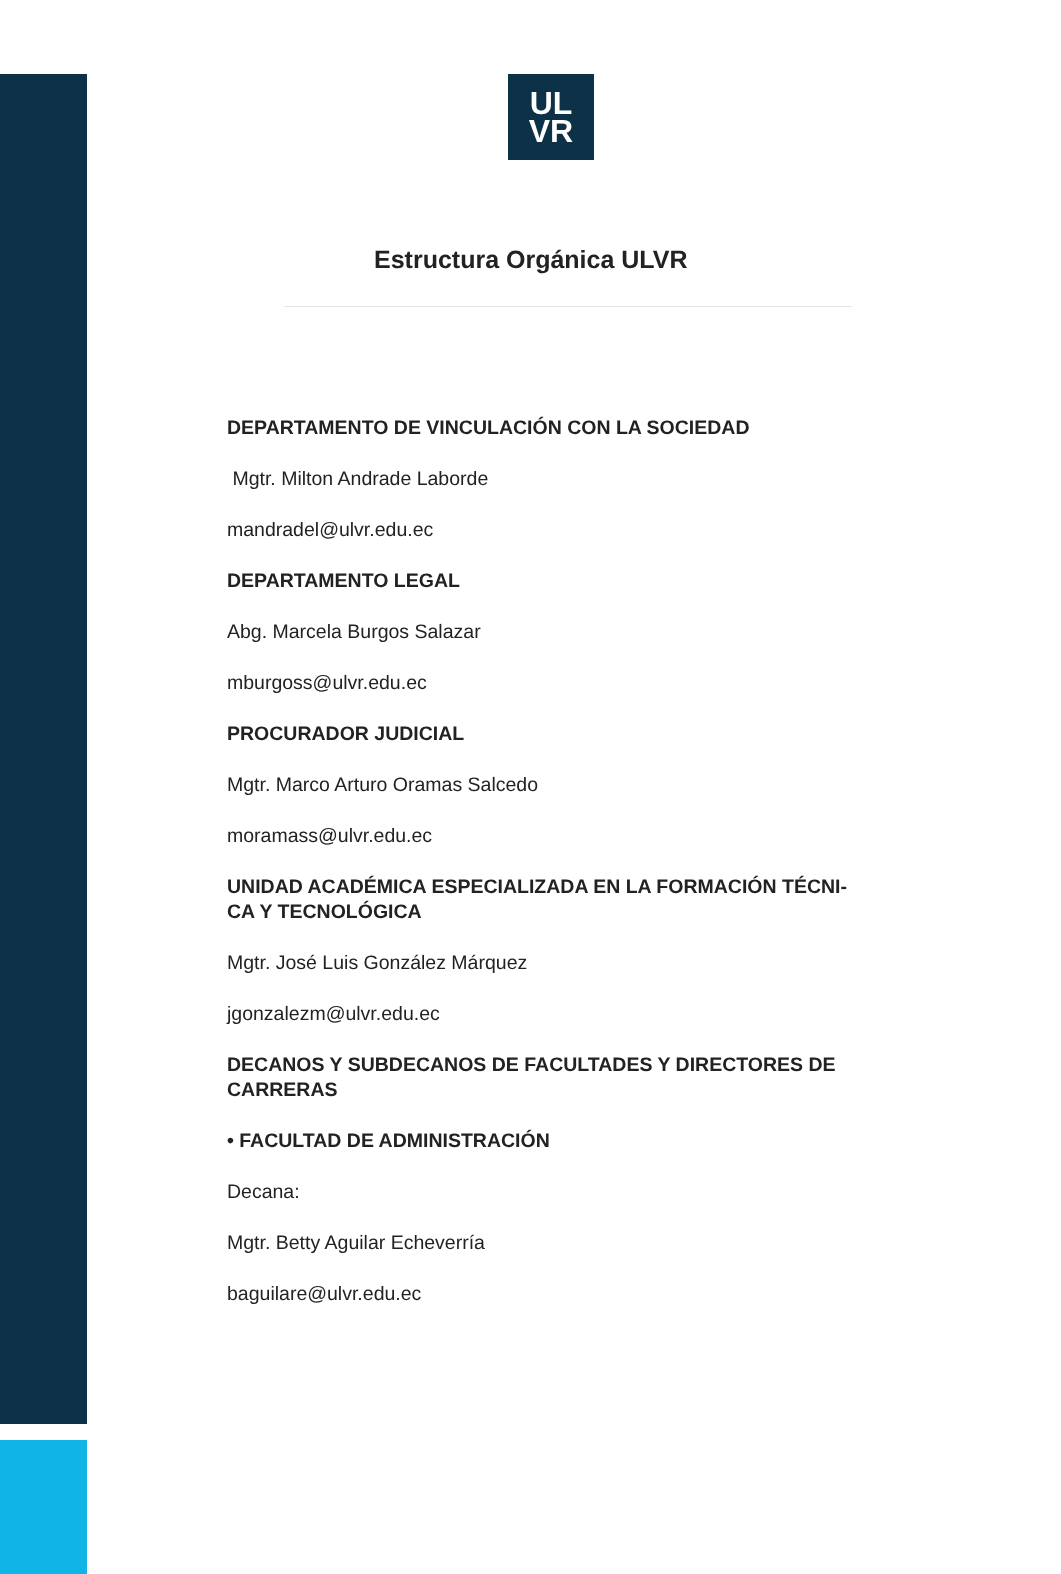UL
VR
Estructura Orgánica ULVR
DEPARTAMENTO DE VINCULACIÓN CON LA SOCIEDAD
Mgtr. Milton Andrade Laborde
mandradel@ulvr.edu.ec
DEPARTAMENTO LEGAL
Abg. Marcela Burgos Salazar
mburgoss@ulvr.edu.ec
PROCURADOR JUDICIAL
Mgtr. Marco Arturo Oramas Salcedo
moramass@ulvr.edu.ec
UNIDAD ACADÉMICA ESPECIALIZADA EN LA FORMACIÓN TÉCNI-
CA Y TECNOLÓGICA
Mgtr. José Luis González Márquez
jgonzalezm@ulvr.edu.ec
DECANOS Y SUBDECANOS DE FACULTADES Y DIRECTORES DE CARRERAS
• FACULTAD DE ADMINISTRACIÓN
Decana:
Mgtr. Betty Aguilar Echeverría
baguilare@ulvr.edu.ec